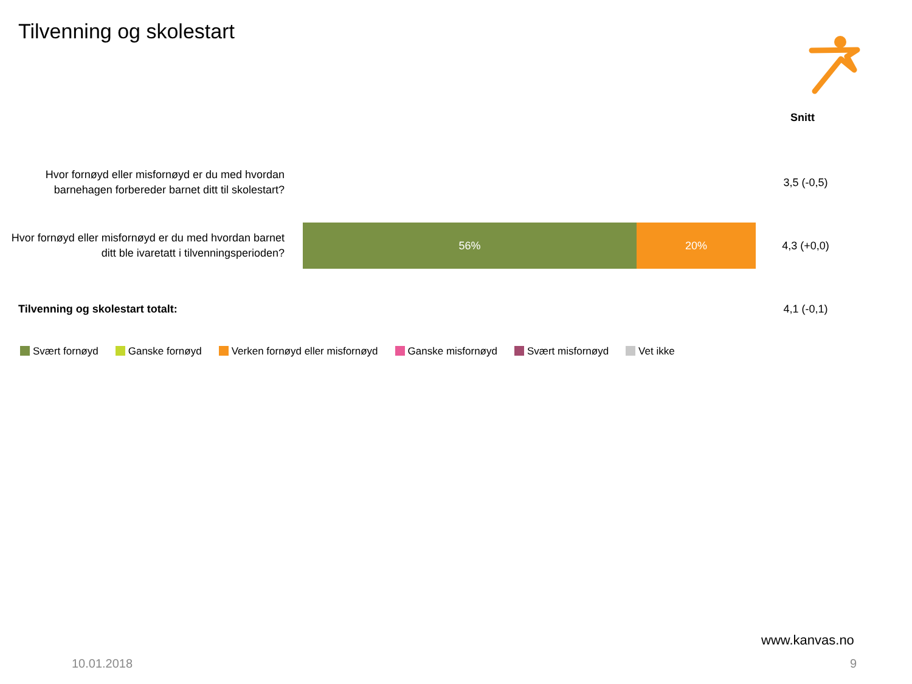Tilvenning og skolestart
Snitt
Hvor fornøyd eller misfornøyd er du med hvordan barnehagen forbereder barnet ditt til skolestart?
3,5 (-0,5)
Hvor fornøyd eller misfornøyd er du med hvordan barnet ditt ble ivaretatt i tilvenningsperioden?
56% 20% 4,3 (+0,0)
Tilvenning og skolestart totalt:
4,1 (-0,1)
Svært fornøyd Ganske fornøyd Verken fornøyd eller misfornøyd Ganske misfornøyd Svært misfornøyd Vet ikke
www.kanvas.no
10.01.2018 9